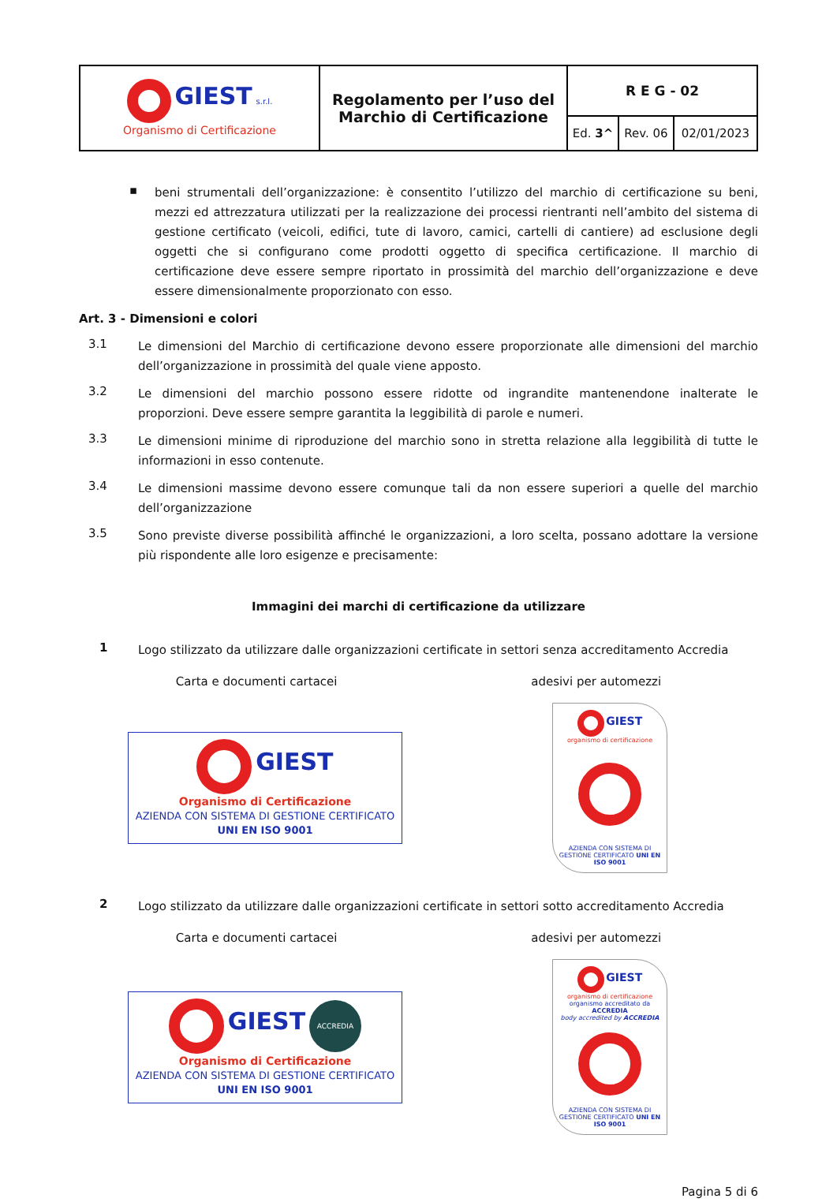| GIEST s.r.l. Organismo di Certificazione | Regolamento per l’uso del Marchio di Certificazione | R E G - 02 | | |
| | | Ed. 3^ | Rev. 06 | 02/01/2023 |
▪
beni strumentali dell’organizzazione: è consentito l’utilizzo del marchio di certificazione su beni, mezzi ed attrezzatura utilizzati per la realizzazione dei processi rientranti nell’ambito del sistema di gestione certificato (veicoli, edifici, tute di lavoro, camici, cartelli di cantiere) ad esclusione degli oggetti che si configurano come prodotti oggetto di specifica certificazione. Il marchio di certificazione deve essere sempre riportato in prossimità del marchio dell’organizzazione e deve essere dimensionalmente proporzionato con esso.
Art. 3 - Dimensioni e colori
3.1
Le dimensioni del Marchio di certificazione devono essere proporzionate alle dimensioni del marchio dell’organizzazione in prossimità del quale viene apposto.
3.2
Le dimensioni del marchio possono essere ridotte od ingrandite mantenendone inalterate le proporzioni. Deve essere sempre garantita la leggibilità di parole e numeri.
3.3
Le dimensioni minime di riproduzione del marchio sono in stretta relazione alla leggibilità di tutte le informazioni in esso contenute.
3.4
Le dimensioni massime devono essere comunque tali da non essere superiori a quelle del marchio dell’organizzazione
3.5
Sono previste diverse possibilità affinché le organizzazioni, a loro scelta, possano adottare la versione più rispondente alle loro esigenze e precisamente:
Immagini dei marchi di certificazione da utilizzare
1
Logo stilizzato da utilizzare dalle organizzazioni certificate in settori senza accreditamento Accredia
Carta e documenti cartacei adesivi per automezzi
GIEST
Organismo di Certificazione
AZIENDA CON SISTEMA DI GESTIONE CERTIFICATO
UNI EN ISO 9001
GIEST
organismo di certificazione
AZIENDA CON SISTEMA DI GESTIONE CERTIFICATO UNI EN ISO 9001
2
Logo stilizzato da utilizzare dalle organizzazioni certificate in settori sotto accreditamento Accredia
Carta e documenti cartacei adesivi per automezzi
GIEST ACCREDIA
Organismo di Certificazione
AZIENDA CON SISTEMA DI GESTIONE CERTIFICATO
UNI EN ISO 9001
GIEST
organismo di certificazione
organismo accreditato da ACCREDIA
body accredited by ACCREDIA
AZIENDA CON SISTEMA DI GESTIONE CERTIFICATO UNI EN ISO 9001
Pagina 5 di 6